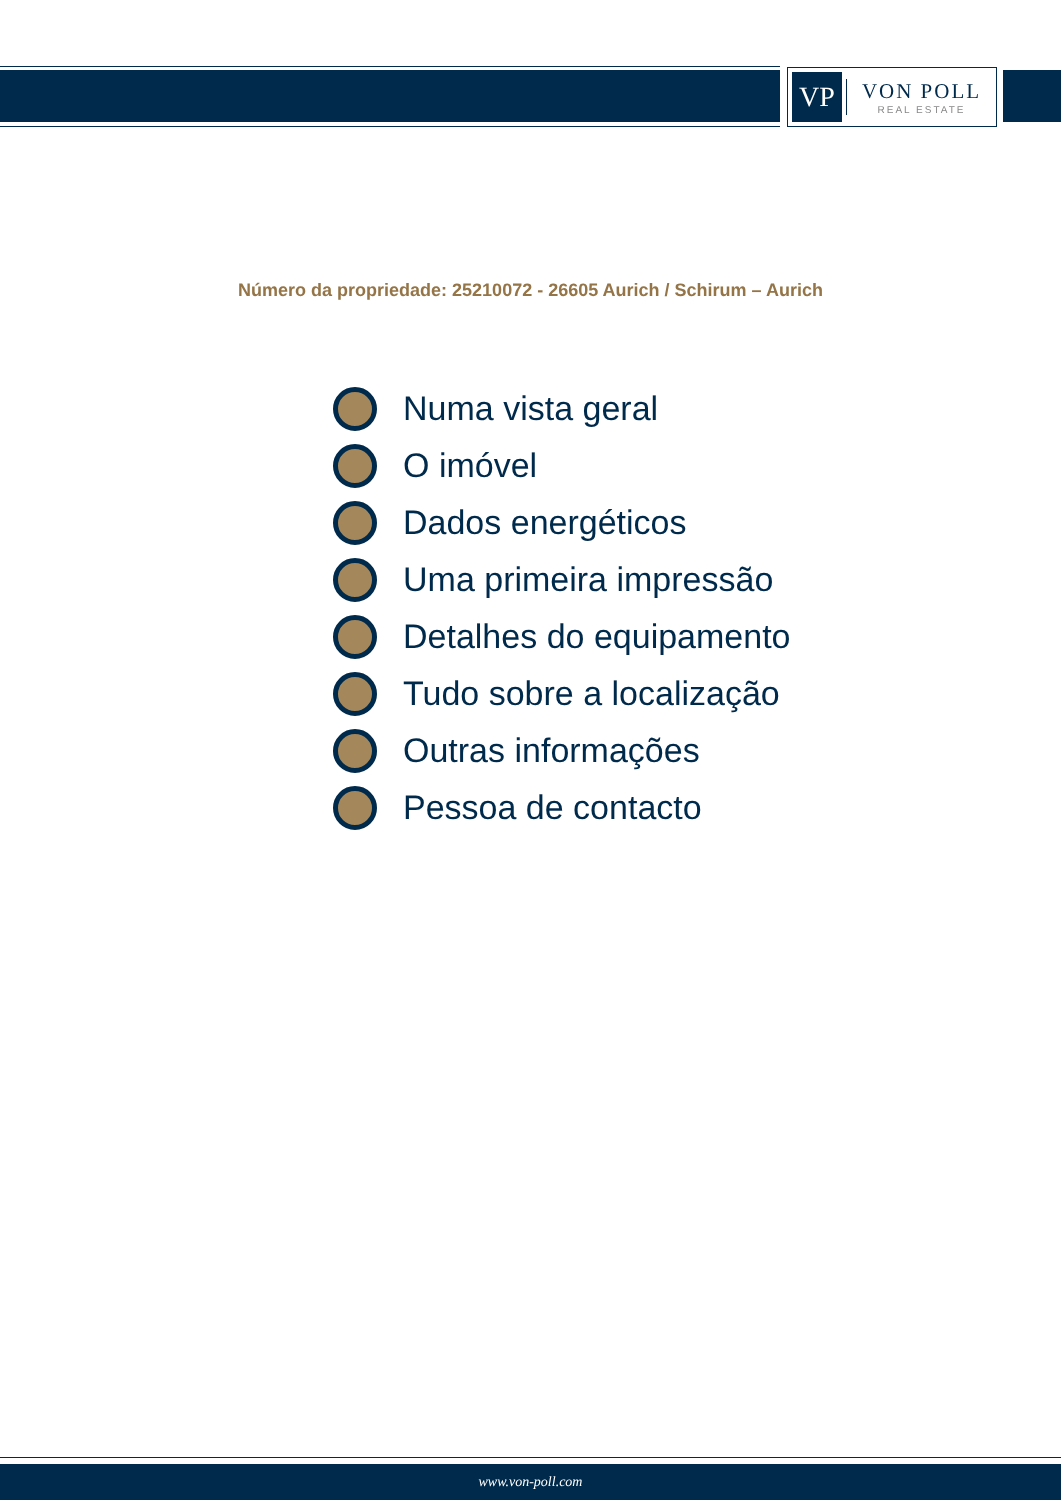VP
VON POLL
REAL ESTATE
Número da propriedade: 25210072 - 26605 Aurich / Schirum – Aurich
Numa vista geral
O imóvel
Dados energéticos
Uma primeira impressão
Detalhes do equipamento
Tudo sobre a localização
Outras informações
Pessoa de contacto
www.von-poll.com